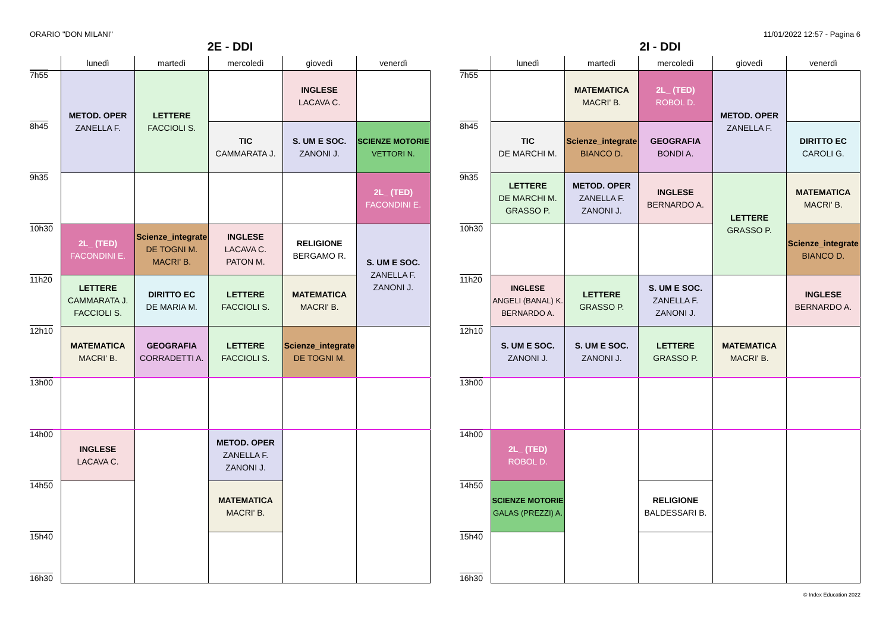ORARIO "DON MILANI" 11/01/2022 12:57 - Pagina 6
2E - DDI
| | lunedì | martedì | mercoledì | giovedì | venerdì |
| --- | --- | --- | --- | --- | --- |
| 7h55 | METOD. OPER ZANELLA F. | LETTERE FACCIOLI S. | | INGLESE LACAVA C. | |
| 8h45 | | | TIC CAMMARATA J. | S. UM E SOC. ZANONI J. | SCIENZE MOTORIE VETTORI N. |
| 9h35 | | | | | 2L_ (TED) FACONDINI E. |
| 10h30 | 2L_ (TED) FACONDINI E. | Scienze_integrate DE TOGNI M. MACRI' B. | INGLESE LACAVA C. PATON M. | RELIGIONE BERGAMO R. | S. UM E SOC. ZANELLA F. ZANONI J. |
| 11h20 | LETTERE CAMMARATA J. FACCIOLI S. | DIRITTO EC DE MARIA M. | LETTERE FACCIOLI S. | MATEMATICA MACRI' B. | |
| 12h10 | MATEMATICA MACRI' B. | GEOGRAFIA CORRADETTI A. | LETTERE FACCIOLI S. | Scienze_integrate DE TOGNI M. | |
| 13h00 | | | | | |
| 14h00 | INGLESE LACAVA C. | | METOD. OPER ZANELLA F. ZANONI J. | | |
| 14h50 | | | MATEMATICA MACRI' B. | | |
| 15h40 16h30 | | | | | |
2I - DDI
| | lunedì | martedì | mercoledì | giovedì | venerdì |
| --- | --- | --- | --- | --- | --- |
| 7h55 | | MATEMATICA MACRI' B. | 2L_ (TED) ROBOL D. | METOD. OPER ZANELLA F. | |
| 8h45 | TIC DE MARCHI M. | Scienze_integrate BIANCO D. | GEOGRAFIA BONDI A. | | DIRITTO EC CAROLI G. |
| 9h35 | LETTERE DE MARCHI M. GRASSO P. | METOD. OPER ZANELLA F. ZANONI J. | INGLESE BERNARDO A. | LETTERE GRASSO P. | MATEMATICA MACRI' B. |
| 10h30 | | | | | Scienze_integrate BIANCO D. |
| 11h20 | INGLESE ANGELI (BANAL) K. BERNARDO A. | LETTERE GRASSO P. | S. UM E SOC. ZANELLA F. ZANONI J. | | INGLESE BERNARDO A. |
| 12h10 | S. UM E SOC. ZANONI J. | S. UM E SOC. ZANONI J. | LETTERE GRASSO P. | MATEMATICA MACRI' B. | |
| 13h00 | | | | | |
| 14h00 | 2L_ (TED) ROBOL D. | | | | |
| 14h50 | SCIENZE MOTORIE GALAS (PREZZI) A. | | RELIGIONE BALDESSARI B. | | |
| 15h40 16h30 | | | | | |
© Index Education 2022